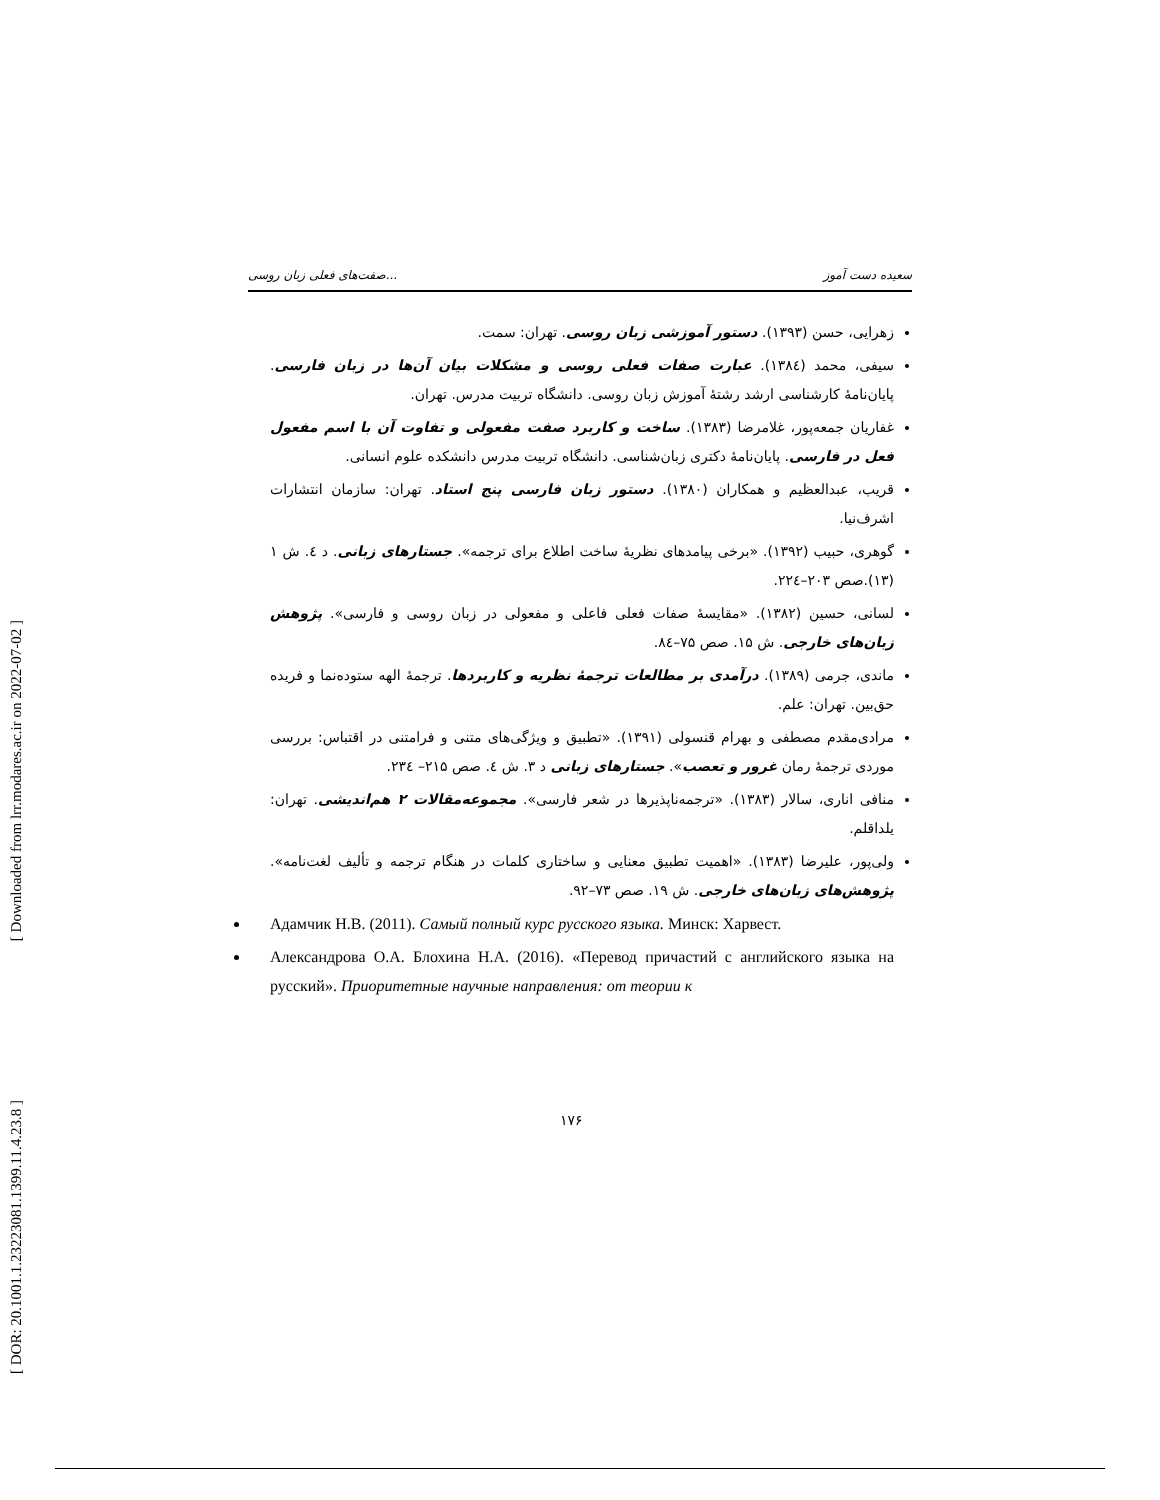[ Downloaded from lrr.modares.ac.ir on 2022-07-02 ]
[ DOR: 20.1001.1.23223081.1399.11.4.23.8 ]
صفت‌های فعلی زبان روسی... سعیده دست آموز
زهرایی، حسن (۱۳۹۳). دستور آموزشی زبان روسی. تهران: سمت.
سیفی، محمد (۱۳۸٤). عبارت صفات فعلی روسی و مشکلات بیان آن‌ها در زبان فارسی. پایان‌نامهٔ کارشناسی ارشد رشتهٔ آموزش زبان روسی. دانشگاه تربیت مدرس. تهران.
غفاریان جمعه‌پور، غلامرضا (۱۳۸۳). ساخت و کاربرد صفت مفعولی و تفاوت آن با اسم مفعول فعل در فارسی. پایان‌نامهٔ دکتری زبان‌شناسی. دانشگاه تربیت مدرس دانشکده علوم انسانی.
قریب، عبدالعظیم و همکاران (۱۳۸۰). دستور زبان فارسی پنج استاد. تهران: سازمان انتشارات اشرف‌نیا.
گوهری، حبیب (۱۳۹۲). «برخی پیامدهای نظریهٔ ساخت اطلاع برای ترجمه». جستارهای زبانی. د ٤. ش ۱ (۱۳).صص ۲۰۳–۲۲٤.
لسانی، حسین (۱۳۸۲). «مقایسهٔ صفات فعلی فاعلی و مفعولی در زبان روسی و فارسی». پژوهش زبان‌های خارجی. ش ۱۵. صص ۷۵–۸٤.
ماندی، جرمی (۱۳۸۹). درآمدی بر مطالعات ترجمهٔ نظریه و کاربردها. ترجمهٔ الهه ستوده‌نما و فریده حق‌بین. تهران: علم.
مرادی‌مقدم مصطفی و بهرام قنسولی (۱۳۹۱). «تطبیق و ویژگی‌های متنی و فرامتنی در اقتباس: بررسی موردی ترجمهٔ رمان غرور و تعصب». جستارهای زبانی د ۳. ش ٤. صص ۲۱۵– ۲۳٤.
منافی اناری، سالار (۱۳۸۳). «ترجمه‌ناپذیرها در شعر فارسی». مجموعه‌مقالات ۲ هم‌اندیشی. تهران: یلداقلم.
ولی‌پور، علیرضا (۱۳۸۳). «اهمیت تطبیق معنایی و ساختاری کلمات در هنگام ترجمه و تألیف لغت‌نامه». پژوهش‌های زبان‌های خارجی. ش ۱۹. صص ۷۳–۹۲.
Адамчик Н.В. (2011). Самый полный курс русского языка. Минск: Харвест.
Александрова О.А. Блохина Н.А. (2016). «Перевод причастий с английского языка на русский». Приоритетные научные направления: от теории к
۱۷۶